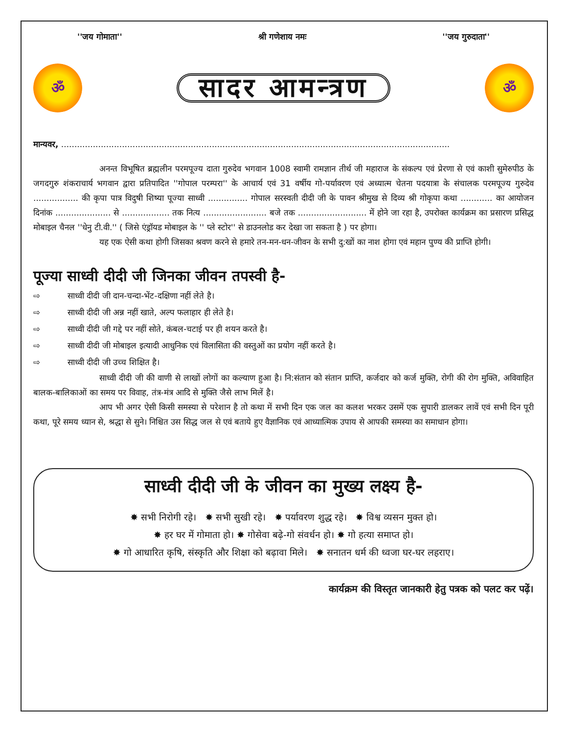''जय गोमाता'' श्री गणेशाय नमः ''जय गुरुदाता''
ॐ
सादर आमन्त्रण
ॐ
मान्यवर, ...................................................................................................................................................
अनन्त विभूषित ब्रह्मलीन परमपूज्य दाता गुरुदेव भगवान 1008 स्वामी रामज्ञान तीर्थ जी महाराज के संकल्प एवं प्रेरणा से एवं काशी सुमेरुपीठ के जगदगुरु शंकराचार्य भगवान द्वारा प्रतिपादित ''गोपाल परम्परा'' के आचार्य एवं 31 वर्षीय गो-पर्यावरण एवं अध्यात्म चेतना पदयात्रा के संचालक परमपूज्य गुरुदेव ................. की कृपा पात्र विदुषी शिष्या पूज्या साध्वी ............... गोपाल सरस्वती दीदी जी के पावन श्रीमुख से दिव्य श्री गोकृपा कथा ............ का आयोजन दिनांक ..................... से .................. तक नित्य ........................ बजे तक .......................... में होने जा रहा है, उपरोक्त कार्यक्रम का प्रसारण प्रसिद्ध मोबाइल चैनल ''धेनु टी.वी.'' ( जिसे एंड्रॉयड मोबाइल के '' प्ले स्टोर'' से डाउनलोड कर देखा जा सकता है ) पर होगा।
यह एक ऐसी कथा होगी जिसका श्रवण करने से हमारे तन-मन-धन-जीवन के सभी दु:खों का नाश होगा एवं महान पुण्य की प्राप्ति होगी।
पूज्या साध्वी दीदी जी जिनका जीवन तपस्वी है-
⇨ साध्वी दीदी जी दान-चन्दा-भेंट-दक्षिणा नहीं लेते है।
⇨ साध्वी दीदी जी अन्न नहीं खाते, अल्प फलाहार ही लेते है।
⇨ साध्वी दीदी जी गद्दे पर नहीं सोते, कंबल-चटाई पर ही शयन करते है।
⇨ साध्वी दीदी जी मोबाइल इत्यादी आधुनिक एवं विलासिता की वस्तुओं का प्रयोग नहीं करते है।
⇨ साध्वी दीदी जी उच्च शिक्षित है।
साध्वी दीदी जी की वाणी से लाखों लोगों का कल्याण हुआ है। नि:संतान को संतान प्राप्ति, कर्जदार को कर्ज मुक्ति, रोगी की रोग मुक्ति, अविवाहित बालक-बालिकाओं का समय पर विवाह, तंत्र-मंत्र आदि से मुक्ति जैसे लाभ मिलें है।
आप भी अगर ऐसी किसी समस्या से परेशान है तो कथा में सभी दिन एक जल का कलश भरकर उसमें एक सुपारी डालकर लावें एवं सभी दिन पूरी कथा, पूरे समय ध्यान से, श्रद्धा से सुने। निश्चित उस सिद्ध जल से एवं बताये हुए वैज्ञानिक एवं आध्यात्मिक उपाय से आपकी समस्या का समाधान होगा।
साध्वी दीदी जी के जीवन का मुख्य लक्ष्य है-
✸ सभी निरोगी रहे। ✸ सभी सुखी रहे। ✸ पर्यावरण शुद्ध रहे। ✸ विश्व व्यसन मुक्त हो।
✸ हर घर में गोमाता हो। ✸ गोसेवा बढ़े-गो संवर्धन हो। ✸ गो हत्या समाप्त हो।
✸ गो आधारित कृषि, संस्कृति और शिक्षा को बढ़ावा मिले। ✸ सनातन धर्म की ध्वजा घर-घर लहराए।
कार्यक्रम की विस्तृत जानकारी हेतु पत्रक को पलट कर पढ़ें।